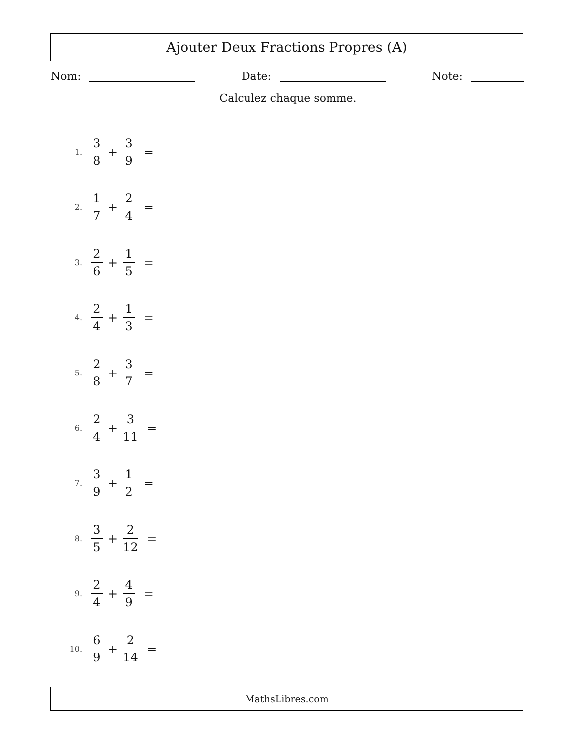Ajouter Deux Fractions Propres (A)
Nom: Date: Note:
Calculez chaque somme.
1. 3 8 + 3 9 =
2. 1 7 + 2 4 =
3. 2 6 + 1 5 =
4. 2 4 + 1 3 =
5. 2 8 + 3 7 =
6. 2 4 + 3 11 =
7. 3 9 + 1 2 =
8. 3 5 + 2 12 =
9. 2 4 + 4 9 =
10. 6 9 + 2 14 =
MathsLibres.com